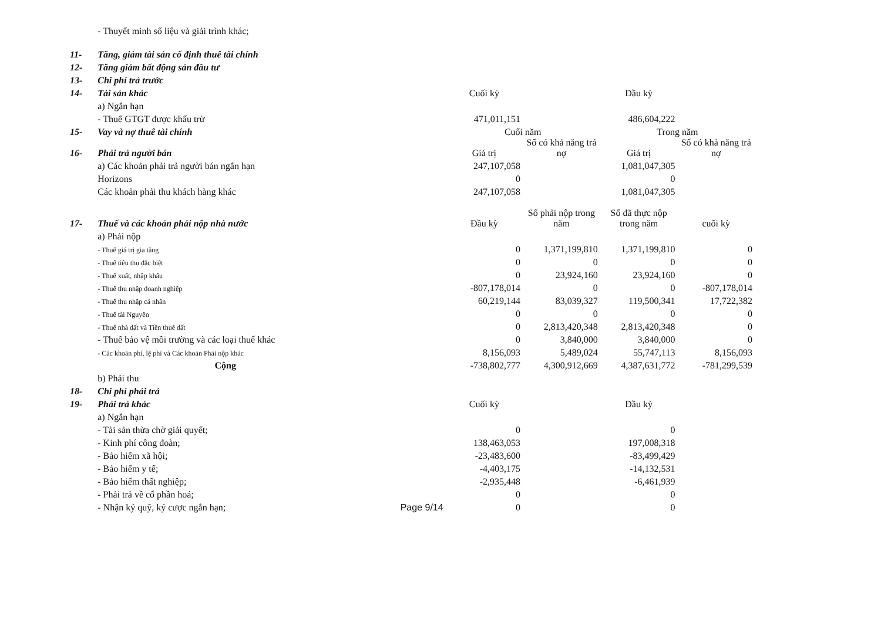| | - Thuyết minh số liệu và giải trình khác; | | | | | |
| 11- | Tăng, giảm tài sản cố định thuê tài chính | | | | | |
| 12- | Tăng giảm bất động sản đầu tư | | | | | |
| 13- | Chi phí trả trước | | | | | |
| 14- | Tài sản khác | | Cuối kỳ | | Đầu kỳ | |
| | a) Ngắn hạn | | | | | |
| | - Thuế GTGT được khấu trừ | | 471,011,151 | | 486,604,222 | |
| 15- | Vay và nợ thuê tài chính | | Cuối năm | | Trong năm | |
| 16- | Phải trả người bán | | Giá trị | Số có khả năng trả nợ | Giá trị | Số có khả năng trả nợ |
| | a) Các khoản phải trả người bán ngắn hạn | | 247,107,058 | | 1,081,047,305 | |
| | Horizons | | 0 | | 0 | |
| | Các khoản phải thu khách hàng khác | | 247,107,058 | | 1,081,047,305 | |
| 17- | Thuế và các khoản phải nộp nhà nước | | Đầu kỳ | Số phải nộp trong năm | Số đã thực nộp trong năm | cuối kỳ |
| | a) Phải nộp | | | | | |
| | - Thuế giá trị gia tăng | | 0 | 1,371,199,810 | 1,371,199,810 | 0 |
| | - Thuế tiêu thụ đặc biệt | | 0 | 0 | 0 | 0 |
| | - Thuế xuất, nhập khẩu | | 0 | 23,924,160 | 23,924,160 | 0 |
| | - Thuế thu nhập doanh nghiệp | | -807,178,014 | 0 | 0 | -807,178,014 |
| | - Thuế thu nhập cá nhân | | 60,219,144 | 83,039,327 | 119,500,341 | 17,722,382 |
| | - Thuế tài Nguyên | | 0 | 0 | 0 | 0 |
| | - Thuế nhà đất và Tiền thuê đất | | 0 | 2,813,420,348 | 2,813,420,348 | 0 |
| | - Thuế bảo vệ môi trường và các loại thuế khác | | 0 | 3,840,000 | 3,840,000 | 0 |
| | - Các khoản phí, lệ phí và Các khoản Phải nộp khác | | 8,156,093 | 5,489,024 | 55,747,113 | 8,156,093 |
| | Cộng | | -738,802,777 | 4,300,912,669 | 4,387,631,772 | -781,299,539 |
| | b) Phải thu | | | | | |
| 18- | Chi phí phải trả | | | | | |
| 19- | Phải trả khác | | Cuối kỳ | | Đầu kỳ | |
| | a) Ngắn hạn | | | | | |
| | - Tài sản thừa chờ giải quyết; | | 0 | | 0 | |
| | - Kinh phí công đoàn; | | 138,463,053 | | 197,008,318 | |
| | - Bảo hiểm xã hội; | | -23,483,600 | | -83,499,429 | |
| | - Bảo hiểm y tế; | | -4,403,175 | | -14,132,531 | |
| | - Bảo hiểm thất nghiệp; | | -2,935,448 | | -6,461,939 | |
| | - Phải trả về cổ phần hoá; | | 0 | | 0 | |
| | - Nhận ký quỹ, ký cược ngắn hạn; | Page 9/14 | 0 | | 0 | |